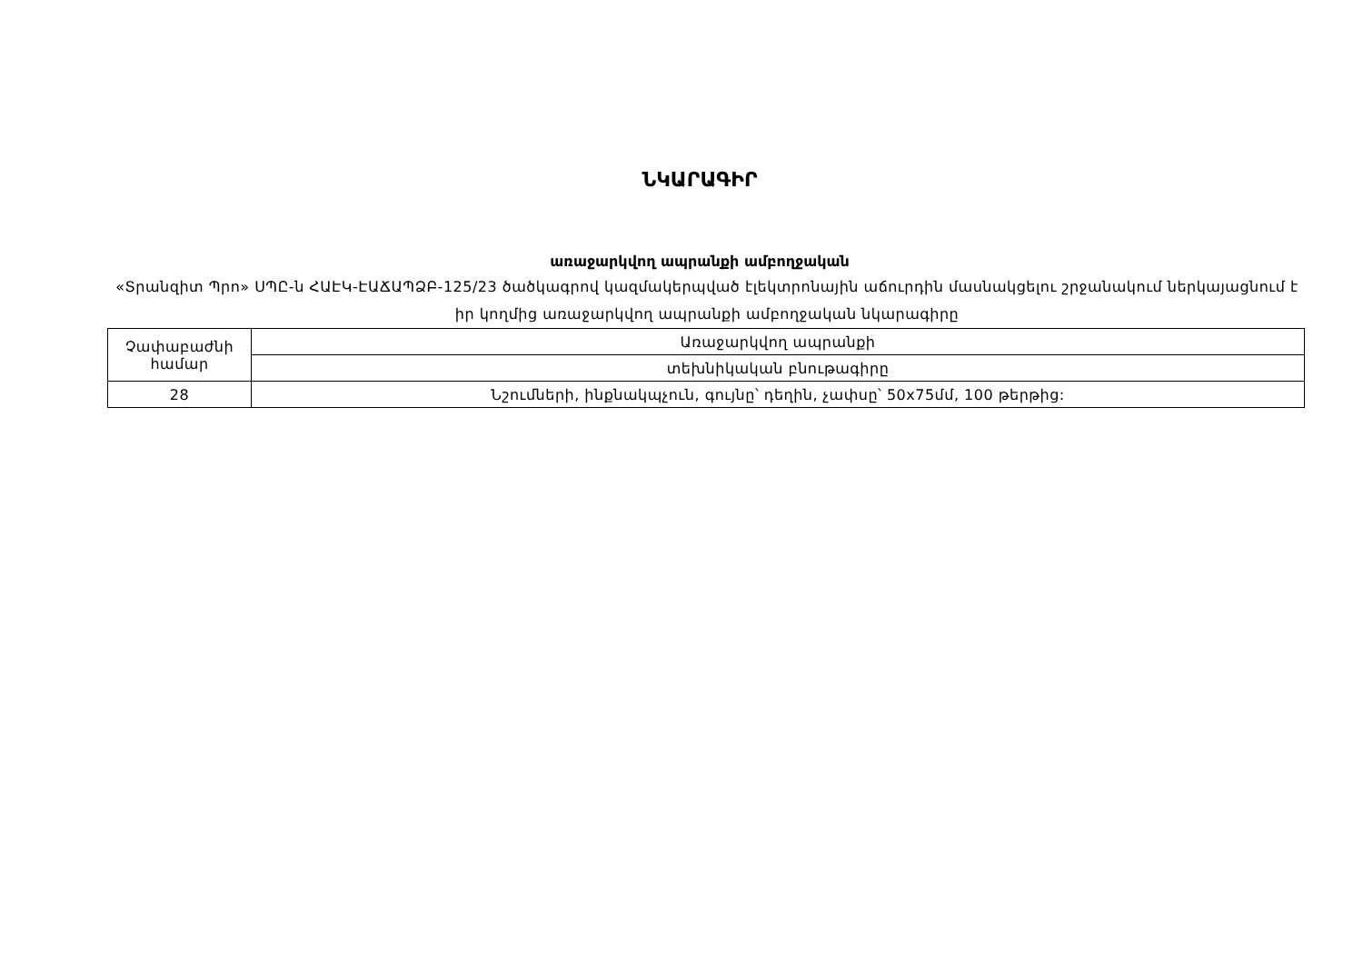ՆԿԱՐԱԳԻՐ
առաջարկվող ապրանքի ամբողջական
«Տրանզիտ Պրո» ՍՊԸ-ն ՀԱԷԿ-ԷԱՃԱՊՁԲ-125/23 ծածկագրով կազմակերպված էլեկտրոնային աճուրդին մասնակցելու շրջանակում ներկայացնում է իր կողմից առաջարկվող ապրանքի ամբողջական նկարագիրը
| Չափաբաժնի համար | Առաջարկվող ապրանքի |
| | տեխնիկական բնութագիրը |
| 28 | Նշումների, ինքնակպչուն, գույնը՝ դեղին, չափսը՝ 50x75մմ, 100 թերթից: |